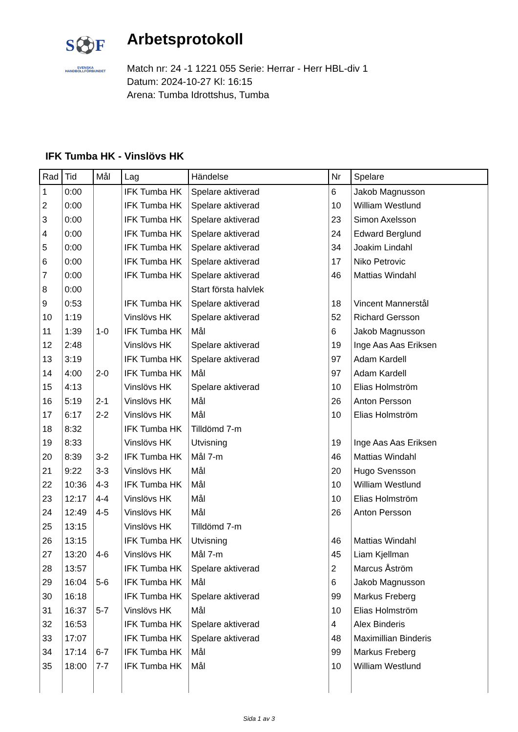S⚽F
SVENSKA
HANDBOLLFÖRBUNDET
Arbetsprotokoll
Match nr: 24 -1 1221 055 Serie: Herrar - Herr HBL-div 1
Datum: 2024-10-27 Kl: 16:15
Arena: Tumba Idrottshus, Tumba
IFK Tumba HK - Vinslövs HK
| Rad | Tid | Mål | Lag | Händelse | Nr | Spelare |
| --- | --- | --- | --- | --- | --- | --- |
| 1 | 0:00 | | IFK Tumba HK | Spelare aktiverad | 6 | Jakob Magnusson |
| 2 | 0:00 | | IFK Tumba HK | Spelare aktiverad | 10 | William Westlund |
| 3 | 0:00 | | IFK Tumba HK | Spelare aktiverad | 23 | Simon Axelsson |
| 4 | 0:00 | | IFK Tumba HK | Spelare aktiverad | 24 | Edward Berglund |
| 5 | 0:00 | | IFK Tumba HK | Spelare aktiverad | 34 | Joakim Lindahl |
| 6 | 0:00 | | IFK Tumba HK | Spelare aktiverad | 17 | Niko Petrovic |
| 7 | 0:00 | | IFK Tumba HK | Spelare aktiverad | 46 | Mattias Windahl |
| 8 | 0:00 | | | Start första halvlek | | |
| 9 | 0:53 | | IFK Tumba HK | Spelare aktiverad | 18 | Vincent Mannerstål |
| 10 | 1:19 | | Vinslövs HK | Spelare aktiverad | 52 | Richard Gersson |
| 11 | 1:39 | 1-0 | IFK Tumba HK | Mål | 6 | Jakob Magnusson |
| 12 | 2:48 | | Vinslövs HK | Spelare aktiverad | 19 | Inge Aas Aas Eriksen |
| 13 | 3:19 | | IFK Tumba HK | Spelare aktiverad | 97 | Adam Kardell |
| 14 | 4:00 | 2-0 | IFK Tumba HK | Mål | 97 | Adam Kardell |
| 15 | 4:13 | | Vinslövs HK | Spelare aktiverad | 10 | Elias Holmström |
| 16 | 5:19 | 2-1 | Vinslövs HK | Mål | 26 | Anton Persson |
| 17 | 6:17 | 2-2 | Vinslövs HK | Mål | 10 | Elias Holmström |
| 18 | 8:32 | | IFK Tumba HK | Tilldömd 7-m | | |
| 19 | 8:33 | | Vinslövs HK | Utvisning | 19 | Inge Aas Aas Eriksen |
| 20 | 8:39 | 3-2 | IFK Tumba HK | Mål 7-m | 46 | Mattias Windahl |
| 21 | 9:22 | 3-3 | Vinslövs HK | Mål | 20 | Hugo Svensson |
| 22 | 10:36 | 4-3 | IFK Tumba HK | Mål | 10 | William Westlund |
| 23 | 12:17 | 4-4 | Vinslövs HK | Mål | 10 | Elias Holmström |
| 24 | 12:49 | 4-5 | Vinslövs HK | Mål | 26 | Anton Persson |
| 25 | 13:15 | | Vinslövs HK | Tilldömd 7-m | | |
| 26 | 13:15 | | IFK Tumba HK | Utvisning | 46 | Mattias Windahl |
| 27 | 13:20 | 4-6 | Vinslövs HK | Mål 7-m | 45 | Liam Kjellman |
| 28 | 13:57 | | IFK Tumba HK | Spelare aktiverad | 2 | Marcus Åström |
| 29 | 16:04 | 5-6 | IFK Tumba HK | Mål | 6 | Jakob Magnusson |
| 30 | 16:18 | | IFK Tumba HK | Spelare aktiverad | 99 | Markus Freberg |
| 31 | 16:37 | 5-7 | Vinslövs HK | Mål | 10 | Elias Holmström |
| 32 | 16:53 | | IFK Tumba HK | Spelare aktiverad | 4 | Alex Binderis |
| 33 | 17:07 | | IFK Tumba HK | Spelare aktiverad | 48 | Maximillian Binderis |
| 34 | 17:14 | 6-7 | IFK Tumba HK | Mål | 99 | Markus Freberg |
| 35 | 18:00 | 7-7 | IFK Tumba HK | Mål | 10 | William Westlund |
Sida 1 av 3